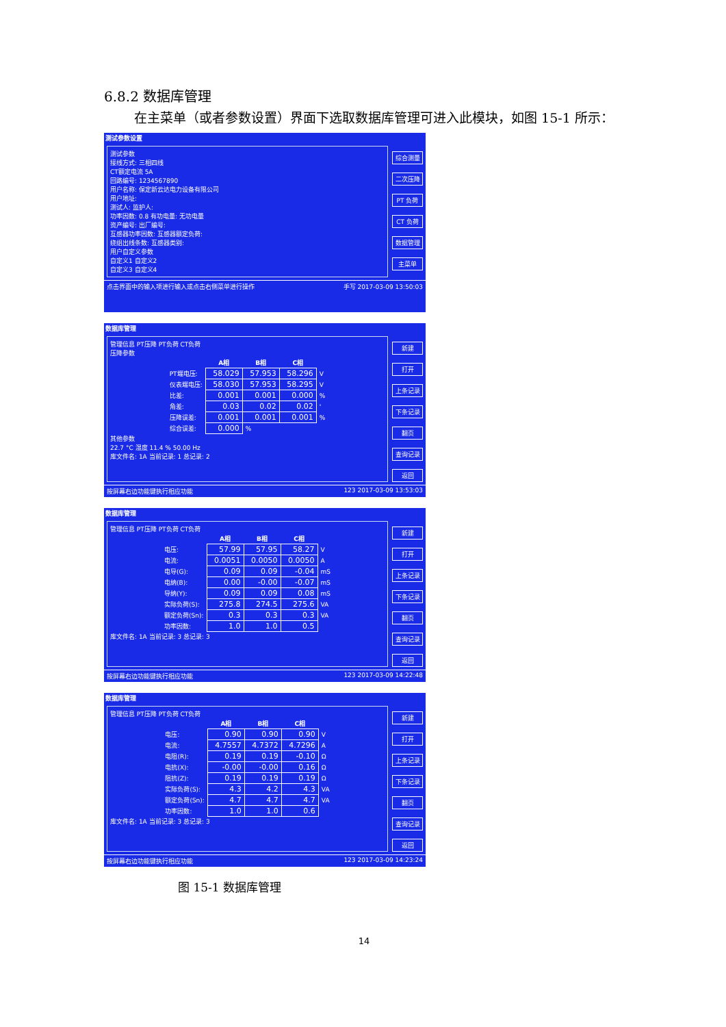6.8.2 数据库管理
在主菜单（或者参数设置）界面下选取数据库管理可进入此模块，如图 15-1 所示：
测试参数设置
测试参数
接线方式: 三相四线
CT额定电流 5A
回路编号: 1234567890
用户名称: 保定新云达电力设备有限公司
用户地址:
测试人: 监护人:
功率因数: 0.8 有功电量: 无功电量
资产编号: 出厂编号:
互感器功率因数: 互感器额定负荷:
绕组出线条数: 互感器类别:
用户自定义参数
自定义1 自定义2
自定义3 自定义4
综合测量
二次压降
PT 负荷
CT 负荷
数据管理
主菜单
点击界面中的输入项进行输入或点击右侧菜单进行操作 手写 2017-03-09 13:50:03
数据库管理
管理信息 PT压降 PT负荷 CT负荷
压降参数
| | A相 | B相 | C相 | |
| --- | --- | --- | --- | --- |
| PT端电压: | 58.029 | 57.953 | 58.296 | V |
| 仪表端电压: | 58.030 | 57.953 | 58.295 | V |
| 比差: | 0.001 | 0.001 | 0.000 | % |
| 角差: | 0.03 | 0.02 | 0.02 | ' |
| 压降误差: | 0.001 | 0.001 | 0.001 | % |
| 综合误差: | 0.000 | % | | |
其他参数
22.7 °C 湿度 11.4 % 50.00 Hz
库文件名: 1A 当前记录: 1 总记录: 2
新建
打开
上条记录
下条记录
翻页
查询记录
返回
按屏幕右边功能键执行相应功能 123 2017-03-09 13:53:03
数据库管理
管理信息 PT压降 PT负荷 CT负荷
| | A相 | B相 | C相 | |
| --- | --- | --- | --- | --- |
| 电压: | 57.99 | 57.95 | 58.27 | V |
| 电流: | 0.0051 | 0.0050 | 0.0050 | A |
| 电导(G): | 0.09 | 0.09 | -0.04 | mS |
| 电纳(B): | 0.00 | -0.00 | -0.07 | mS |
| 导纳(Y): | 0.09 | 0.09 | 0.08 | mS |
| 实际负荷(S): | 275.8 | 274.5 | 275.6 | VA |
| 额定负荷(Sn): | 0.3 | 0.3 | 0.3 | VA |
| 功率因数: | 1.0 | 1.0 | 0.5 | |
库文件名: 1A 当前记录: 3 总记录: 3
新建
打开
上条记录
下条记录
翻页
查询记录
返回
按屏幕右边功能键执行相应功能 123 2017-03-09 14:22:48
数据库管理
管理信息 PT压降 PT负荷 CT负荷
| | A相 | B相 | C相 | |
| --- | --- | --- | --- | --- |
| 电压: | 0.90 | 0.90 | 0.90 | V |
| 电流: | 4.7557 | 4.7372 | 4.7296 | A |
| 电阻(R): | 0.19 | 0.19 | -0.10 | Ω |
| 电抗(X): | -0.00 | -0.00 | 0.16 | Ω |
| 阻抗(Z): | 0.19 | 0.19 | 0.19 | Ω |
| 实际负荷(S): | 4.3 | 4.2 | 4.3 | VA |
| 额定负荷(Sn): | 4.7 | 4.7 | 4.7 | VA |
| 功率因数: | 1.0 | 1.0 | 0.6 | |
库文件名: 1A 当前记录: 3 总记录: 3
新建
打开
上条记录
下条记录
翻页
查询记录
返回
按屏幕右边功能键执行相应功能 123 2017-03-09 14:23:24
图 15-1 数据库管理
14